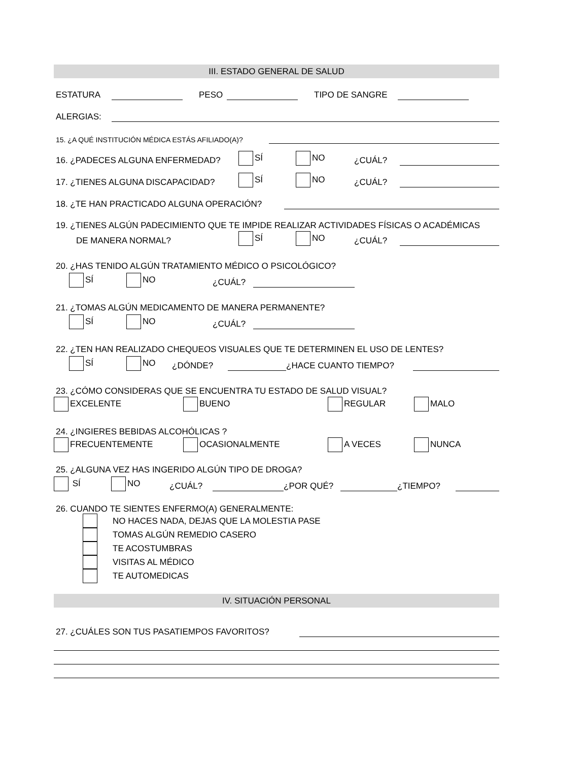III. ESTADO GENERAL DE SALUD
ESTATURA PESO TIPO DE SANGRE
ALERGIAS:
15. ¿A QUÉ INSTITUCIÓN MÉDICA ESTÁS AFILIADO(A)?
16. ¿PADECES ALGUNA ENFERMEDAD? SÍ NO ¿CUÁL?
17. ¿TIENES ALGUNA DISCAPACIDAD? SÍ NO ¿CUÁL?
18. ¿TE HAN PRACTICADO ALGUNA OPERACIÓN?
19. ¿TIENES ALGÚN PADECIMIENTO QUE TE IMPIDE REALIZAR ACTIVIDADES FÍSICAS O ACADÉMICAS
DE MANERA NORMAL? SÍ NO ¿CUÁL?
20. ¿HAS TENIDO ALGÚN TRATAMIENTO MÉDICO O PSICOLÓGICO?
SÍ NO ¿CUÁL?
21. ¿TOMAS ALGÚN MEDICAMENTO DE MANERA PERMANENTE?
SÍ NO ¿CUÁL?
22. ¿TEN HAN REALIZADO CHEQUEOS VISUALES QUE TE DETERMINEN EL USO DE LENTES?
SÍ NO ¿DÓNDE? ¿HACE CUANTO TIEMPO?
23. ¿CÓMO CONSIDERAS QUE SE ENCUENTRA TU ESTADO DE SALUD VISUAL?
EXCELENTE BUENO REGULAR MALO
24. ¿INGIERES BEBIDAS ALCOHÓLICAS ?
FRECUENTEMENTE OCASIONALMENTE A VECES NUNCA
25. ¿ALGUNA VEZ HAS INGERIDO ALGÚN TIPO DE DROGA?
SÍ NO ¿CUÁL? ¿POR QUÉ? ¿TIEMPO?
26. CUANDO TE SIENTES ENFERMO(A) GENERALMENTE:
NO HACES NADA, DEJAS QUE LA MOLESTIA PASE
TOMAS ALGÚN REMEDIO CASERO
TE ACOSTUMBRAS
VISITAS AL MÉDICO
TE AUTOMEDICAS
IV. SITUACIÓN PERSONAL
27. ¿CUÁLES SON TUS PASATIEMPOS FAVORITOS?